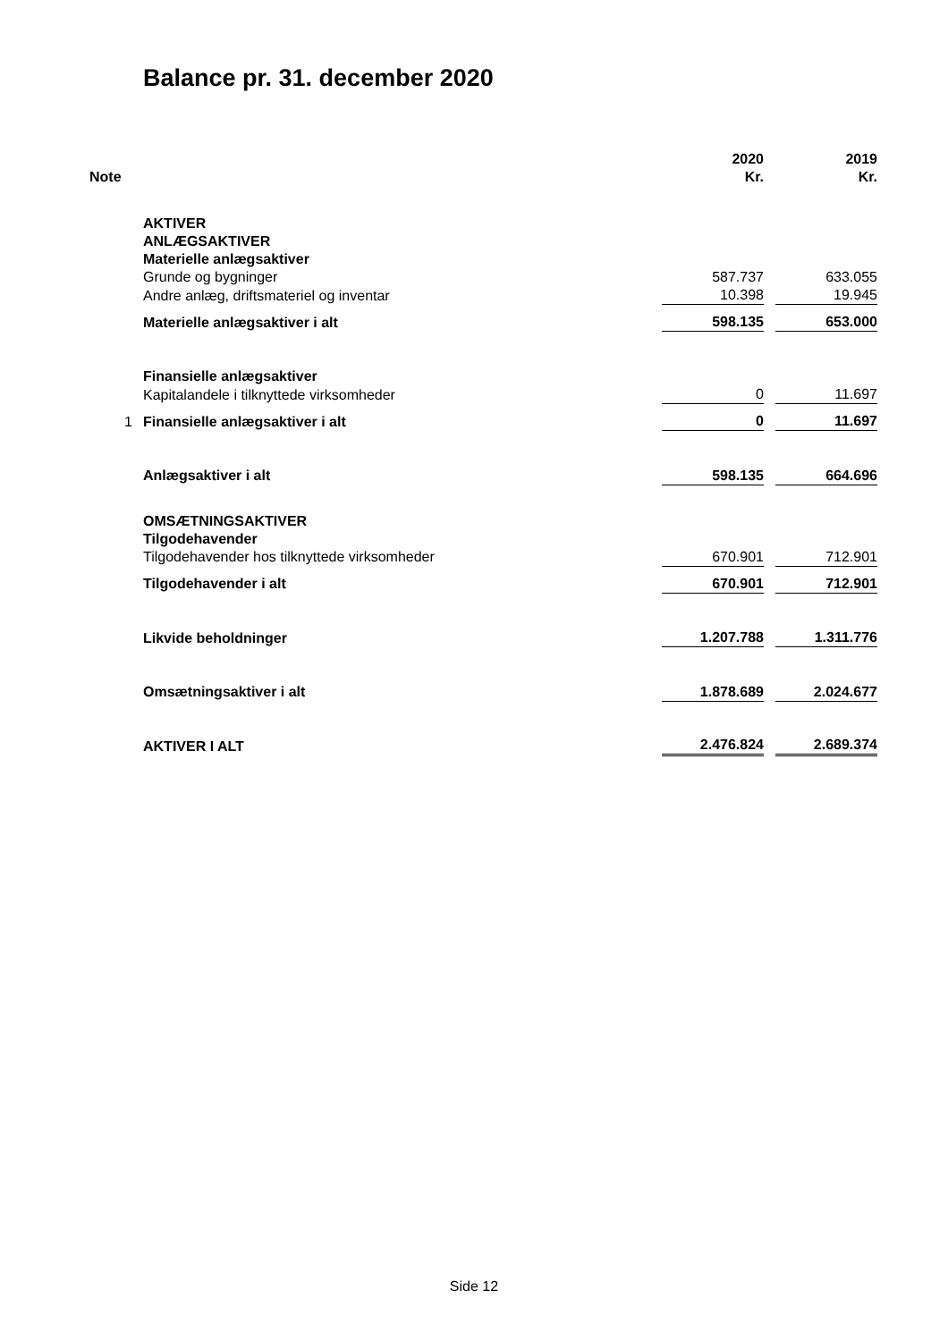Balance pr. 31. december 2020
| Note | | 2020 Kr. | | 2019 Kr. |
| | AKTIVER | | | |
| | ANLÆGSAKTIVER | | | |
| | Materielle anlægsaktiver | | | |
| | Grunde og bygninger | 587.737 | | 633.055 |
| | Andre anlæg, driftsmateriel og inventar | 10.398 | | 19.945 |
| | Materielle anlægsaktiver i alt | 598.135 | | 653.000 |
| | Finansielle anlægsaktiver | | | |
| | Kapitalandele i tilknyttede virksomheder | 0 | | 11.697 |
| 1 | Finansielle anlægsaktiver i alt | 0 | | 11.697 |
| | Anlægsaktiver i alt | 598.135 | | 664.696 |
| | OMSÆTNINGSAKTIVER | | | |
| | Tilgodehavender | | | |
| | Tilgodehavender hos tilknyttede virksomheder | 670.901 | | 712.901 |
| | Tilgodehavender i alt | 670.901 | | 712.901 |
| | Likvide beholdninger | 1.207.788 | | 1.311.776 |
| | Omsætningsaktiver i alt | 1.878.689 | | 2.024.677 |
| | AKTIVER I ALT | 2.476.824 | | 2.689.374 |
Side 12